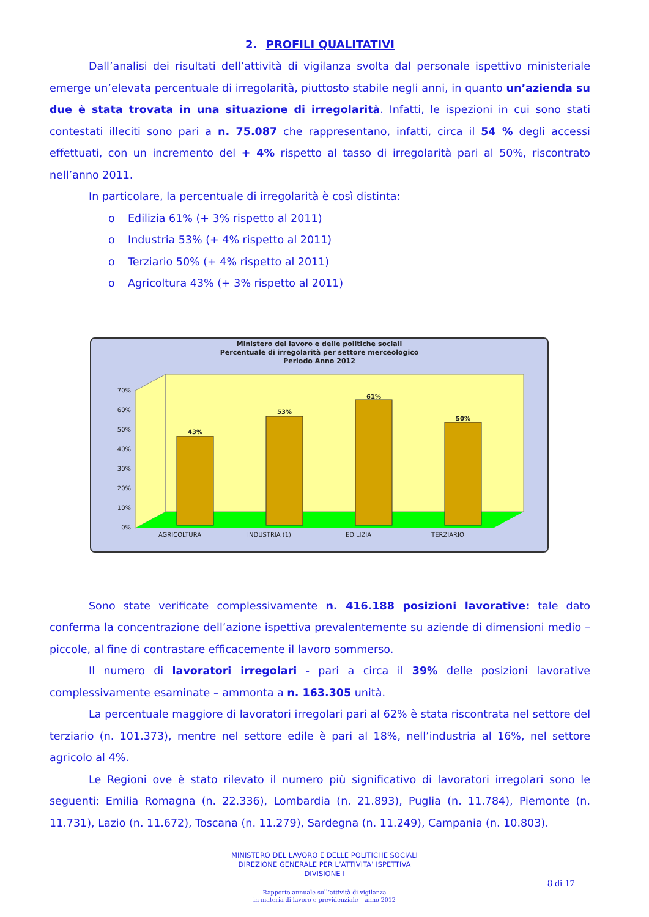2. PROFILI QUALITATIVI
Dall’analisi dei risultati dell’attività di vigilanza svolta dal personale ispettivo ministeriale emerge un’elevata percentuale di irregolarità, piuttosto stabile negli anni, in quanto un’azienda su due è stata trovata in una situazione di irregolarità. Infatti, le ispezioni in cui sono stati contestati illeciti sono pari a n. 75.087 che rappresentano, infatti, circa il 54 % degli accessi effettuati, con un incremento del + 4% rispetto al tasso di irregolarità pari al 50%, riscontrato nell’anno 2011.
In particolare, la percentuale di irregolarità è così distinta:
o Edilizia 61% (+ 3% rispetto al 2011)
o Industria 53% (+ 4% rispetto al 2011)
o Terziario 50% (+ 4% rispetto al 2011)
o Agricoltura 43% (+ 3% rispetto al 2011)
Ministero del lavoro e delle politiche sociali
Percentuale di irregolarità per settore merceologico
Periodo Anno 2012
70%
60%
50%
40%
30%
20%
10%
0%
43%
53%
61%
50%
AGRICOLTURA
INDUSTRIA (1)
EDILIZIA
TERZIARIO
Sono state verificate complessivamente n. 416.188 posizioni lavorative: tale dato conferma la concentrazione dell’azione ispettiva prevalentemente su aziende di dimensioni medio – piccole, al fine di contrastare efficacemente il lavoro sommerso.
Il numero di lavoratori irregolari - pari a circa il 39% delle posizioni lavorative complessivamente esaminate – ammonta a n. 163.305 unità.
La percentuale maggiore di lavoratori irregolari pari al 62% è stata riscontrata nel settore del terziario (n. 101.373), mentre nel settore edile è pari al 18%, nell’industria al 16%, nel settore agricolo al 4%.
Le Regioni ove è stato rilevato il numero più significativo di lavoratori irregolari sono le seguenti: Emilia Romagna (n. 22.336), Lombardia (n. 21.893), Puglia (n. 11.784), Piemonte (n. 11.731), Lazio (n. 11.672), Toscana (n. 11.279), Sardegna (n. 11.249), Campania (n. 10.803).
MINISTERO DEL LAVORO E DELLE POLITICHE SOCIALI
DIREZIONE GENERALE PER L’ATTIVITA’ ISPETTIVA
DIVISIONE I
8 di 17
Rapporto annuale sull’attività di vigilanza
in materia di lavoro e previdenziale – anno 2012